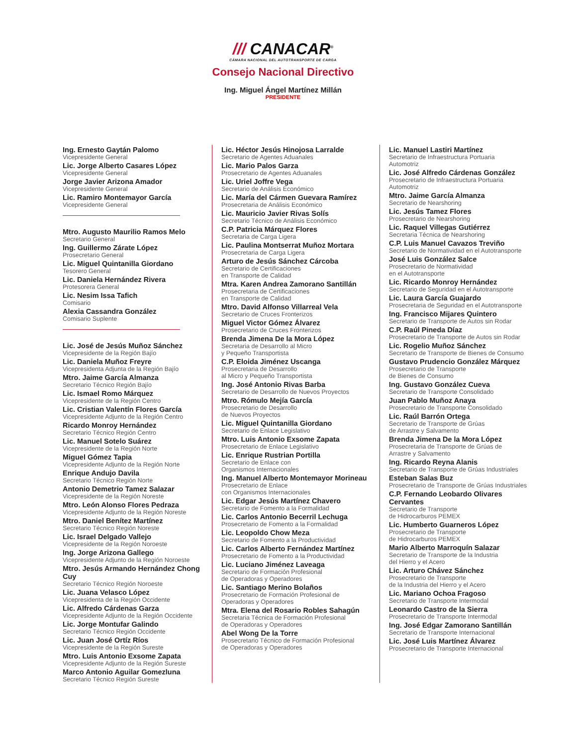/// CANACAR<sup>®</sup>
CÁMARA NACIONAL DEL AUTOTRANSPORTE DE CARGA
Consejo Nacional Directivo
Ing. Miguel Ángel Martínez Millán
PRESIDENTE
Ing. Ernesto Gaytán Palomo
Vicepresidente General
Lic. Jorge Alberto Casares López
Vicepresidente General
Jorge Javier Arizona Amador
Vicepresidente General
Lic. Ramiro Montemayor García
Vicepresidente General
Mtro. Augusto Maurilio Ramos Melo
Secretario General
Ing. Guillermo Zárate López
Prosecretario General
Lic. Miguel Quintanilla Giordano
Tesorero General
Lic. Daniela Hernández Rivera
Protesorera General
Lic. Nesim Issa Tafich
Comisario
Alexia Cassandra González
Comisario Suplente
Lic. José de Jesús Muñoz Sánchez
Vicepresidente de la Región Bajío
Lic. Daniela Muñoz Freyre
Vicepresidenta Adjunta de la Región Bajío
Mtro. Jaime García Almanza
Secretario Técnico Región Bajío
Lic. Ismael Romo Márquez
Vicepresidente de la Región Centro
Lic. Cristian Valentín Flores García
Vicepresidente Adjunto de la Región Centro
Ricardo Monroy Hernández
Secretario Técnico Región Centro
Lic. Manuel Sotelo Suárez
Vicepresidente de la Región Norte
Miguel Gómez Tapia
Vicepresidente Adjunto de la Región Norte
Enrique Andujo Davila
Secretario Técnico Región Norte
Antonio Demetrio Tamez Salazar
Vicepresidente de la Región Noreste
Mtro. León Alonso Flores Pedraza
Vicepresidente Adjunto de la Región Noreste
Mtro. Daniel Benítez Martínez
Secretario Técnico Región Noreste
Lic. Israel Delgado Vallejo
Vicepresidente de la Región Noroeste
Ing. Jorge Arizona Gallego
Vicepresidente Adjunto de la Región Noroeste
Mtro. Jesús Armando Hernández Chong Cuy
Secretario Técnico Región Noroeste
Lic. Juana Velasco López
Vicepresidenta de la Región Occidente
Lic. Alfredo Cárdenas Garza
Vicepresidente Adjunto de la Región Occidente
Lic. Jorge Montufar Galindo
Secretario Técnico Región Occidente
Lic. Juan José Ortíz Ríos
Vicepresidente de la Región Sureste
Mtro. Luis Antonio Exsome Zapata
Vicepresidente Adjunto de la Región Sureste
Marco Antonio Aguilar Gomezluna
Secretario Técnico Región Sureste
Lic. Héctor Jesús Hinojosa Larralde
Secretario de Agentes Aduanales
Lic. Mario Palos Garza
Prosecretario de Agentes Aduanales
Lic. Uriel Joffre Vega
Secretario de Análisis Económico
Lic. María del Cármen Guevara Ramírez
Prosecretaria de Análisis Económico
Lic. Mauricio Javier Rivas Solís
Secretario Técnico de Análisis Económico
C.P. Patricia Márquez Flores
Secretaria de Carga Ligera
Lic. Paulina Montserrat Muñoz Mortara
Prosecretaria de Carga Ligera
Arturo de Jesús Sánchez Cárcoba
Secretario de Certificaciones
en Transporte de Calidad
Mtra. Karen Andrea Zamorano Santillán
Prosecretaria de Certificaciones
en Transporte de Calidad
Mtro. David Alfonso Villarreal Vela
Secretario de Cruces Fronterizos
Miguel Victor Gómez Álvarez
Prosecretario de Cruces Fronterizos
Brenda Jimena De la Mora López
Secretaria de Desarrollo al Micro
y Pequeño Transportista
C.P. Eloida Jiménez Uscanga
Prosecretaria de Desarrollo
al Micro y Pequeño Transportista
Ing. José Antonio Rivas Barba
Secretario de Desarrollo de Nuevos Proyectos
Mtro. Rómulo Mejía García
Prosecretario de Desarrollo
de Nuevos Proyectos
Lic. Miguel Quintanilla Giordano
Secretario de Enlace Legislativo
Mtro. Luis Antonio Exsome Zapata
Prosecretario de Enlace Legislativo
Lic. Enrique Rustrian Portilla
Secretario de Enlace con
Organismos Internacionales
Ing. Manuel Alberto Montemayor Morineau
Prosecretario de Enlace
con Organismos Internacionales
Lic. Edgar Jesús Martínez Chavero
Secretario de Fomento a la Formalidad
Lic. Carlos Antonio Becerril Lechuga
Prosecretario de Fomento a la Formalidad
Lic. Leopoldo Chow Meza
Secretario de Fomento a la Productividad
Lic. Carlos Alberto Fernández Martínez
Prosecretario de Fomento a la Productividad
Lic. Luciano Jiménez Laveaga
Secretario de Formación Profesional
de Operadoras y Operadores
Lic. Santiago Merino Bolaños
Prosecretario de Formación Profesional de
Operadoras y Operadores
Mtra. Elena del Rosario Robles Sahagún
Secretaria Técnica de Formación Profesional
de Operadoras y Operadores
Abel Wong De la Torre
Prosecretario Técnico de Formación Profesional
de Operadoras y Operadores
Lic. Manuel Lastiri Martínez
Secretario de Infraestructura Portuaria
Automotriz
Lic. José Alfredo Cárdenas González
Prosecretario de Infraestructura Portuaria
Automotriz
Mtro. Jaime García Almanza
Secretario de Nearshoring
Lic. Jesús Tamez Flores
Prosecretario de Nearshoring
Lic. Raquel Villegas Gutiérrez
Secretaria Técnica de Nearshoring
C.P. Luis Manuel Cavazos Treviño
Secretario de Normatividad en el Autotransporte
José Luis González Salce
Prosecretario de Normatividad
en el Autotransporte
Lic. Ricardo Monroy Hernández
Secretario de Seguridad en el Autotransporte
Lic. Laura García Guajardo
Prosecretaria de Seguridad en el Autotransporte
Ing. Francisco Mijares Quintero
Secretario de Transporte de Autos sin Rodar
C.P. Raúl Pineda Díaz
Prosecretario de Transporte de Autos sin Rodar
Lic. Rogelio Muñoz Sánchez
Secretario de Transporte de Bienes de Consumo
Gustavo Prudencio González Márquez
Prosecretario de Transporte
de Bienes de Consumo
Ing. Gustavo González Cueva
Secretario de Transporte Consolidado
Juan Pablo Muñoz Anaya
Prosecretario de Transporte Consolidado
Lic. Raúl Barrón Ortega
Secretario de Transporte de Grúas
de Arrastre y Salvamento
Brenda Jimena De la Mora López
Prosecretaria de Transporte de Grúas de
Arrastre y Salvamento
Ing. Ricardo Reyna Alanis
Secretario de Transporte de Grúas Industriales
Esteban Salas Buz
Prosecretario de Transporte de Grúas Industriales
C.P. Fernando Leobardo Olivares Cervantes
Secretario de Transporte
de Hidrocarburos PEMEX
Lic. Humberto Guarneros López
Prosecretario de Transporte
de Hidrocarburos PEMEX
Mario Alberto Marroquín Salazar
Secretario de Transporte de la Industria
del Hierro y el Acero
Lic. Arturo Chávez Sánchez
Prosecretario de Transporte
de la Industria del Hierro y el Acero
Lic. Mariano Ochoa Fragoso
Secretario de Transporte Intermodal
Leonardo Castro de la Sierra
Prosecretario de Transporte Intermodal
Ing. José Edgar Zamorano Santillán
Secretario de Transporte Internacional
Lic. José Luis Martínez Álvarez
Prosecretario de Transporte Internacional